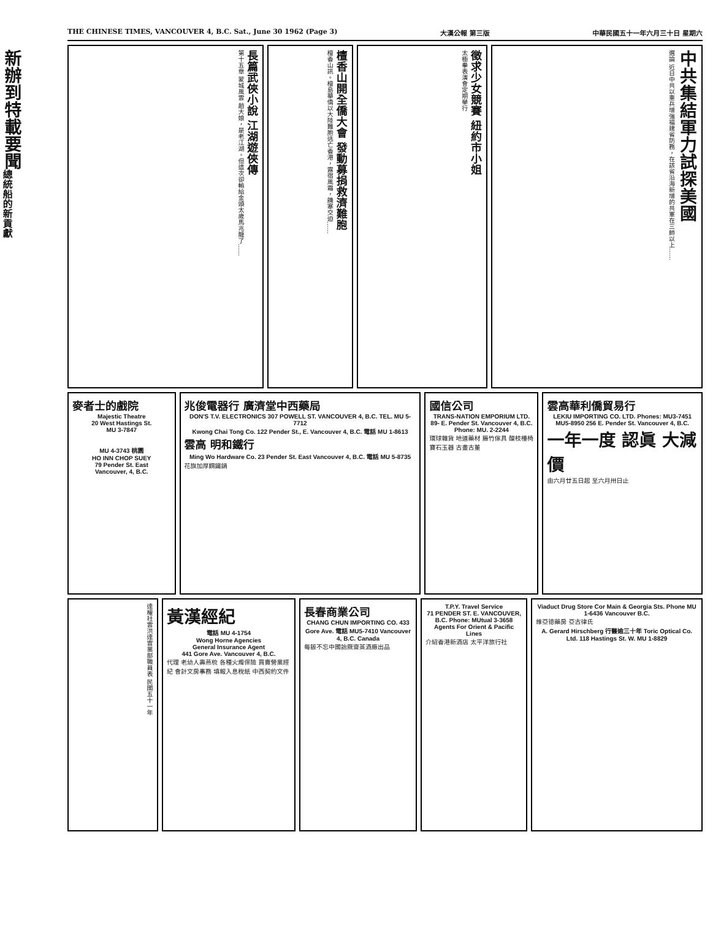新辦到
特載要聞
總統船的新貢獻
THE CHINESE TIMES, VANCOUVER 4, B.C. Sat., June 30 1962 (Page 3) 大漢公報 第三版 中華民國五十一年六月三十日 星期六
長篇武俠小說 江湖遊俠傳
第十五章 蒙城風雲 趙大娘，是老江湖。但這次卻輸給金頭太歲馬兆龍了……
檀香山開全僑大會 發動募捐救濟難胞
檀香山訊。檀島華僑以大陸難胞逃亡香港，露宿風霜，饑寒交迫……
徵求少女競賽 紐約市小姐
太極拳表演會定期舉行
中共集結軍力試探美國
選論 近日中共以重兵增強福建省防務，在該省沿海新增的共軍在三師以上……
麥者士的戲院
Majestic Theatre
20 West Hastings St.
MU 3-7847
MU 4-3743 桃園
HO INN CHOP SUEY
79 Pender St. East
Vancouver, 4, B.C.
兆俊電器行 廣濟堂中西藥局
DON'S T.V. ELECTRONICS 307 POWELL ST. VANCOUVER 4, B.C. TEL. MU 5-7712
Kwong Chai Tong Co. 122 Pender St., E. Vancouver 4, B.C. 電話 MU 1-8613
雲高 明和鐵行
Ming Wo Hardware Co. 23 Pender St. East Vancouver 4, B.C. 電話 MU 5-8735
花旗加厚鋼鐵鍋
國信公司
TRANS-NATION EMPORIUM LTD. 89- E. Pender St. Vancouver 4, B.C. Phone: MU. 2-2244
環球雜貨 地道藥材 籐竹傢具 酸枝檯椅 寶石玉器 古畫古董
雲高華利僑貿易行
LEKIU IMPORTING CO. LTD. Phones: MU3-7451 MU5-8950 256 E. Pender St. Vancouver 4, B.C.
一年一度 認眞 大減價
由六月廿五日起 至六月卅日止
達權社雲洪達實業部職員表 民國五十一年
黃漢經紀
電話 MU 4-1754
Wong Horne Agencies
General Insurance Agent
441 Gore Ave. Vancouver 4, B.C.
代理 老幼人壽燕梳 各種火燭保險 買賣營業經紀 會計文房事務 填報入息稅紙 中西契約文件
長春商業公司
CHANG CHUN IMPORTING CO. 433 Gore Ave. 電話 MU5-7410 Vancouver 4, B.C. Canada
每飯不忘中國詒厥齋蒸酒廠出品
T.P.Y. Travel Service
71 PENDER ST. E. VANCOUVER, B.C. Phone: MUtual 3-3658
Agents For Orient & Pacific Lines
介紹香港新酒店 太平洋旅行社
Viaduct Drug Store Cor Main & Georgia Sts. Phone MU 1-6436 Vancouver B.C.
維亞德藥房 亞古律氏
A. Gerard Hirschberg 行醫逾三十年 Toric Optical Co. Ltd. 118 Hastings St. W. MU 1-8829